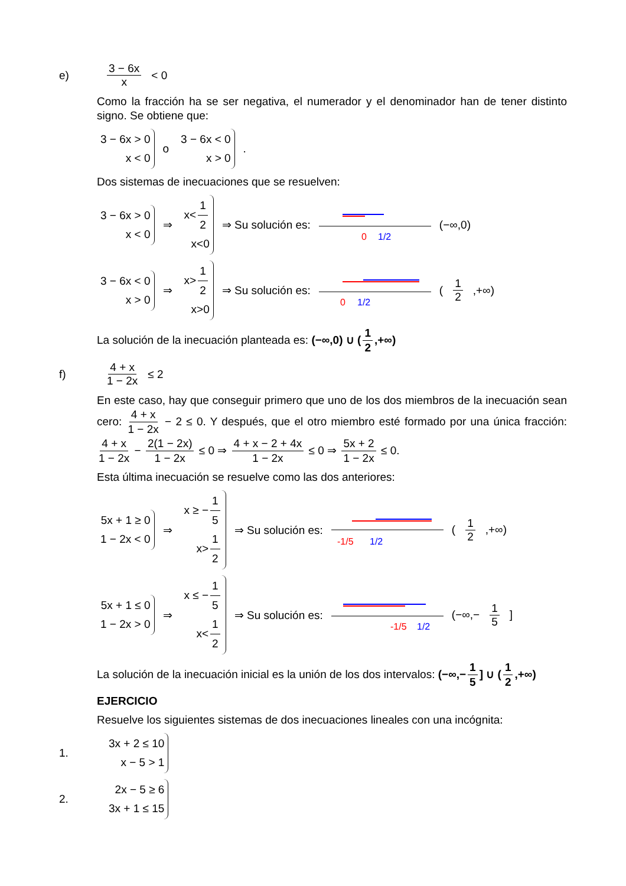e) 3 − 6x x < 0
Como la fracción ha se ser negativa, el numerador y el denominador han de tener distinto signo. Se obtiene que:
3 − 6x > 0
x < 0 o 3 − 6x < 0
x > 0 .
Dos sistemas de inecuaciones que se resuelven:
3 − 6x > 0
x < 0 ⇒ x< 1 2
x<0 ⇒ Su solución es:
0
1/2
(−∞,0)
3 − 6x < 0
x > 0 ⇒ x> 1 2
x>0 ⇒ Su solución es:
0
1/2
(1 2,+∞)
La solución de la inecuación planteada es: (−∞,0) ∪ (1 2,+∞)
f) 4 + x 1 − 2x ≤ 2
En este caso, hay que conseguir primero que uno de los dos miembros de la inecuación sean cero: 4 + x 1 − 2x − 2 ≤ 0. Y después, que el otro miembro esté formado por una única fracción: 4 + x 1 − 2x − 2(1 − 2x) 1 − 2x ≤ 0 ⇒ 4 + x − 2 + 4x 1 − 2x ≤ 0 ⇒ 5x + 2 1 − 2x ≤ 0.
Esta última inecuación se resuelve como las dos anteriores:
5x + 1 ≥ 0
1 − 2x < 0 ⇒ x ≥ − 1 5
x> 1 2 ⇒ Su solución es:
-1/5
1/2
(1 2,+∞)
5x + 1 ≤ 0
1 − 2x > 0 ⇒ x ≤ − 1 5
x< 1 2 ⇒ Su solución es:
-1/5
1/2
(−∞,− 1 5]
La solución de la inecuación inicial es la unión de los dos intervalos: (−∞,− 1 5] ∪ (1 2,+∞)
EJERCICIO
Resuelve los siguientes sistemas de dos inecuaciones lineales con una incógnita:
1. 3x + 2 ≤ 10
x − 5 > 1
2. 2x − 5 ≥ 6
3x + 1 ≤ 15